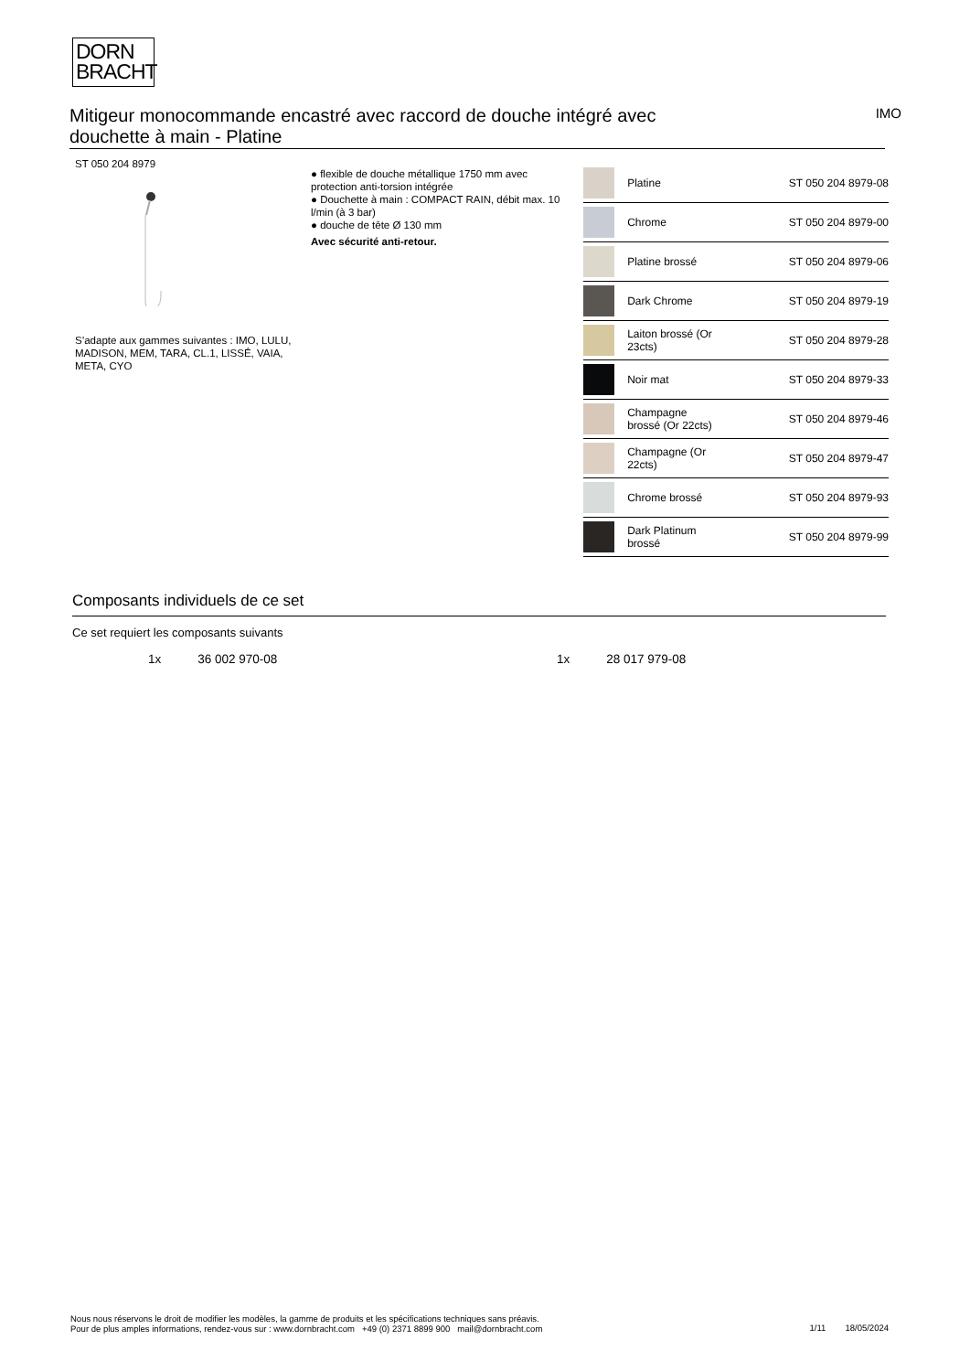DORN
BRACHT
Mitigeur monocommande encastré avec raccord de douche intégré avec douchette à main - Platine
IMO
ST 050 204 8979
S’adapte aux gammes suivantes : IMO, LULU, MADISON, MEM, TARA, CL.1, LISSÉ, VAIA, META, CYO
● flexible de douche métallique 1750 mm avec protection anti-torsion intégrée
● Douchette à main : COMPACT RAIN, débit max. 10 l/min (à 3 bar)
● douche de tête Ø 130 mm
Avec sécurité anti-retour.
| | Platine | ST 050 204 8979-08 |
| | Chrome | ST 050 204 8979-00 |
| | Platine brossé | ST 050 204 8979-06 |
| | Dark Chrome | ST 050 204 8979-19 |
| | Laiton brossé (Or 23cts) | ST 050 204 8979-28 |
| | Noir mat | ST 050 204 8979-33 |
| | Champagne brossé (Or 22cts) | ST 050 204 8979-46 |
| | Champagne (Or 22cts) | ST 050 204 8979-47 |
| | Chrome brossé | ST 050 204 8979-93 |
| | Dark Platinum brossé | ST 050 204 8979-99 |
Composants individuels de ce set
Ce set requiert les composants suivants
1x 36 002 970-08 1x 28 017 979-08
Nous nous réservons le droit de modifier les modèles, la gamme de produits et les spécifications techniques sans préavis.
Pour de plus amples informations, rendez-vous sur : www.dornbracht.com +49 (0) 2371 8899 900 mail@dornbracht.com
1/11 18/05/2024